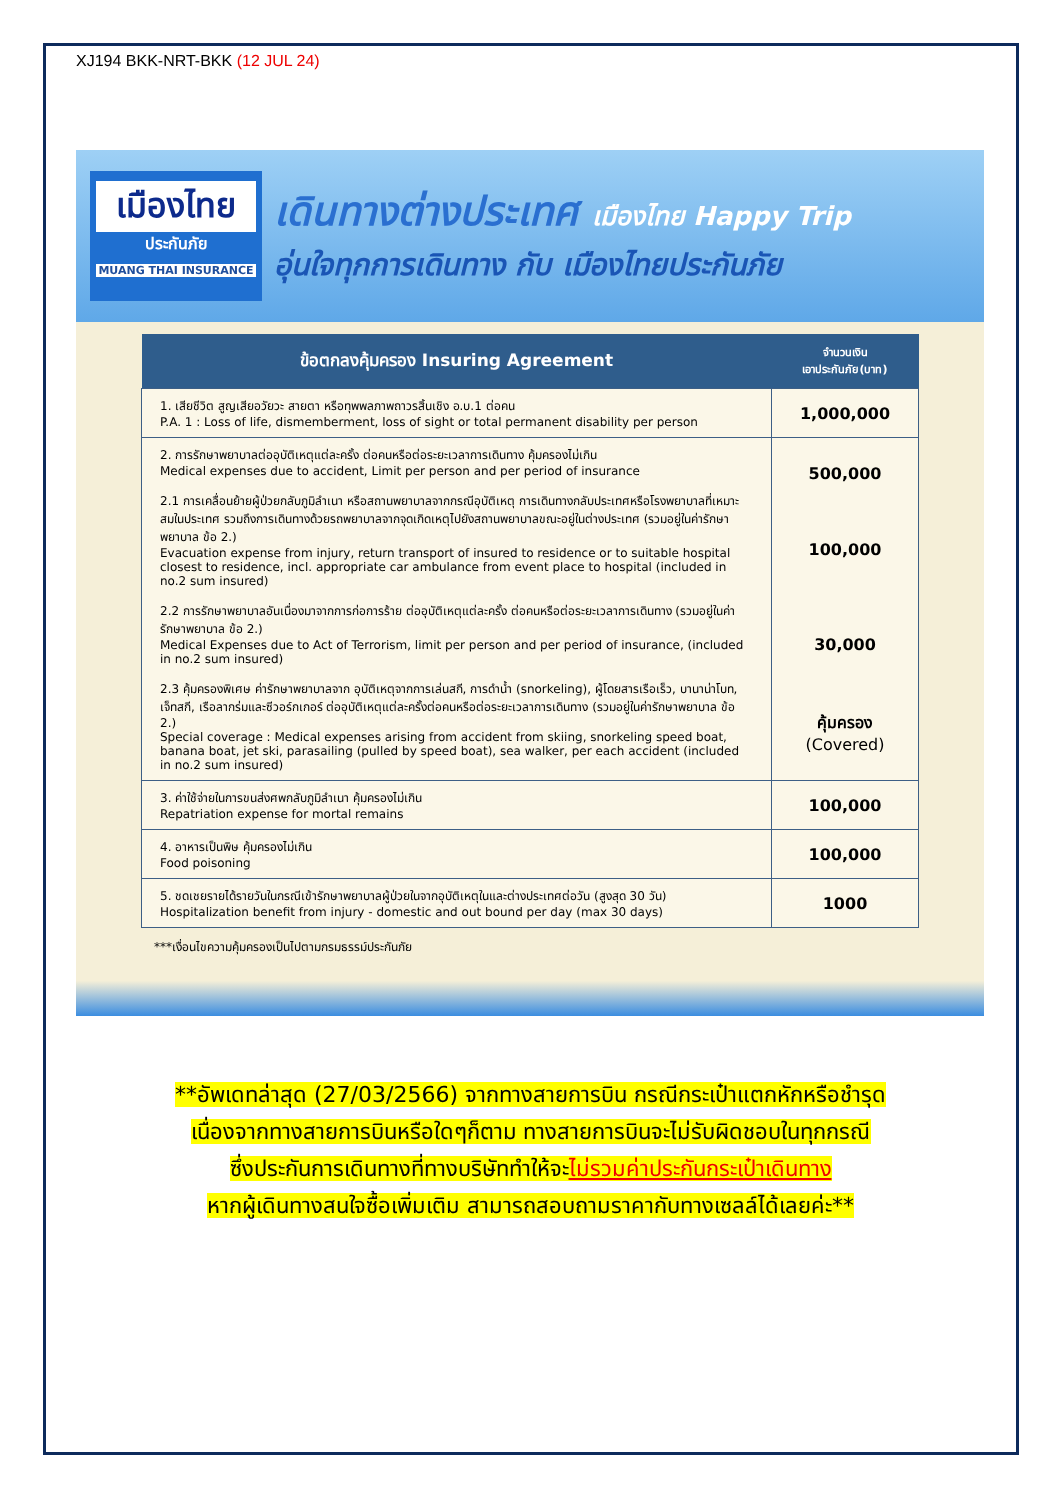XJ194 BKK-NRT-BKK (12 JUL 24)
เมืองไทย
ประกันภัย
MUANG THAI INSURANCE
เดินทางต่างประเทศ เมืองไทย Happy Trip
อุ่นใจทุกการเดินทาง กับ เมืองไทยประกันภัย
| ข้อตกลงคุ้มครอง Insuring Agreement | จำนวนเงิน เอาประกันภัย(บาท) |
| --- | --- |
| 1. เสียชีวิต สูญเสียอวัยวะ สายตา หรือทุพพลภาพถาวรสิ้นเชิง อ.บ.1 ต่อคน P.A. 1 : Loss of life, dismemberment, loss of sight or total permanent disability per person | 1,000,000 |
| 2. การรักษาพยาบาลต่ออุบัติเหตุแต่ละครั้ง ต่อคนหรือต่อระยะเวลาการเดินทาง คุ้มครองไม่เกิน Medical expenses due to accident, Limit per person and per period of insurance 2.1 การเคลื่อนย้ายผู้ป่วยกลับภูมิลำเนา หรือสถานพยาบาลจากกรณีอุบัติเหตุ การเดินทางกลับประเทศหรือโรงพยาบาลที่เหมาะสมในประเทศ รวมถึงการเดินทางด้วยรถพยาบาลจากจุดเกิดเหตุไปยังสถานพยาบาลขณะอยู่ในต่างประเทศ (รวมอยู่ในค่ารักษาพยาบาล ข้อ 2.) Evacuation expense from injury, return transport of insured to residence or to suitable hospital closest to residence, incl. appropriate car ambulance from event place to hospital (included in no.2 sum insured) 2.2 การรักษาพยาบาลอันเนื่องมาจากการก่อการร้าย ต่ออุบัติเหตุแต่ละครั้ง ต่อคนหรือต่อระยะเวลาการเดินทาง (รวมอยู่ในค่ารักษาพยาบาล ข้อ 2.) Medical Expenses due to Act of Terrorism, limit per person and per period of insurance, (included in no.2 sum insured) 2.3 คุ้มครองพิเศษ ค่ารักษาพยาบาลจาก อุบัติเหตุจากการเล่นสกี, การดำน้ำ (snorkeling), ผู้โดยสารเรือเร็ว, บานาน่าโบท, เจ็ทสกี, เรือลากร่มและซีวอร์กเกอร์ ต่ออุบัติเหตุแต่ละครั้งต่อคนหรือต่อระยะเวลาการเดินทาง (รวมอยู่ในค่ารักษาพยาบาล ข้อ 2.) Special coverage : Medical expenses arising from accident from skiing, snorkeling speed boat, banana boat, jet ski, parasailing (pulled by speed boat), sea walker, per each accident (included in no.2 sum insured) | 500,000 100,000 30,000 คุ้มครอง (Covered) |
| 3. ค่าใช้จ่ายในการขนส่งศพกลับภูมิลำเนา คุ้มครองไม่เกิน Repatriation expense for mortal remains | 100,000 |
| 4. อาหารเป็นพิษ คุ้มครองไม่เกิน Food poisoning | 100,000 |
| 5. ชดเชยรายได้รายวันในกรณีเข้ารักษาพยาบาลผู้ป่วยในจากอุบัติเหตุในและต่างประเทศต่อวัน (สูงสุด 30 วัน) Hospitalization benefit from injury - domestic and out bound per day (max 30 days) | 1000 |
***เงื่อนไขความคุ้มครองเป็นไปตามกรมธรรม์ประกันภัย
**อัพเดทล่าสุด (27/03/2566) จากทางสายการบิน กรณีกระเป๋าแตกหักหรือชำรุด
เนื่องจากทางสายการบินหรือใดๆก็ตาม ทางสายการบินจะไม่รับผิดชอบในทุกกรณี
ซึ่งประกันการเดินทางที่ทางบริษัททำให้จะไม่รวมค่าประกันกระเป๋าเดินทาง
หากผู้เดินทางสนใจซื้อเพิ่มเติม สามารถสอบถามราคากับทางเซลล์ได้เลยค่ะ**